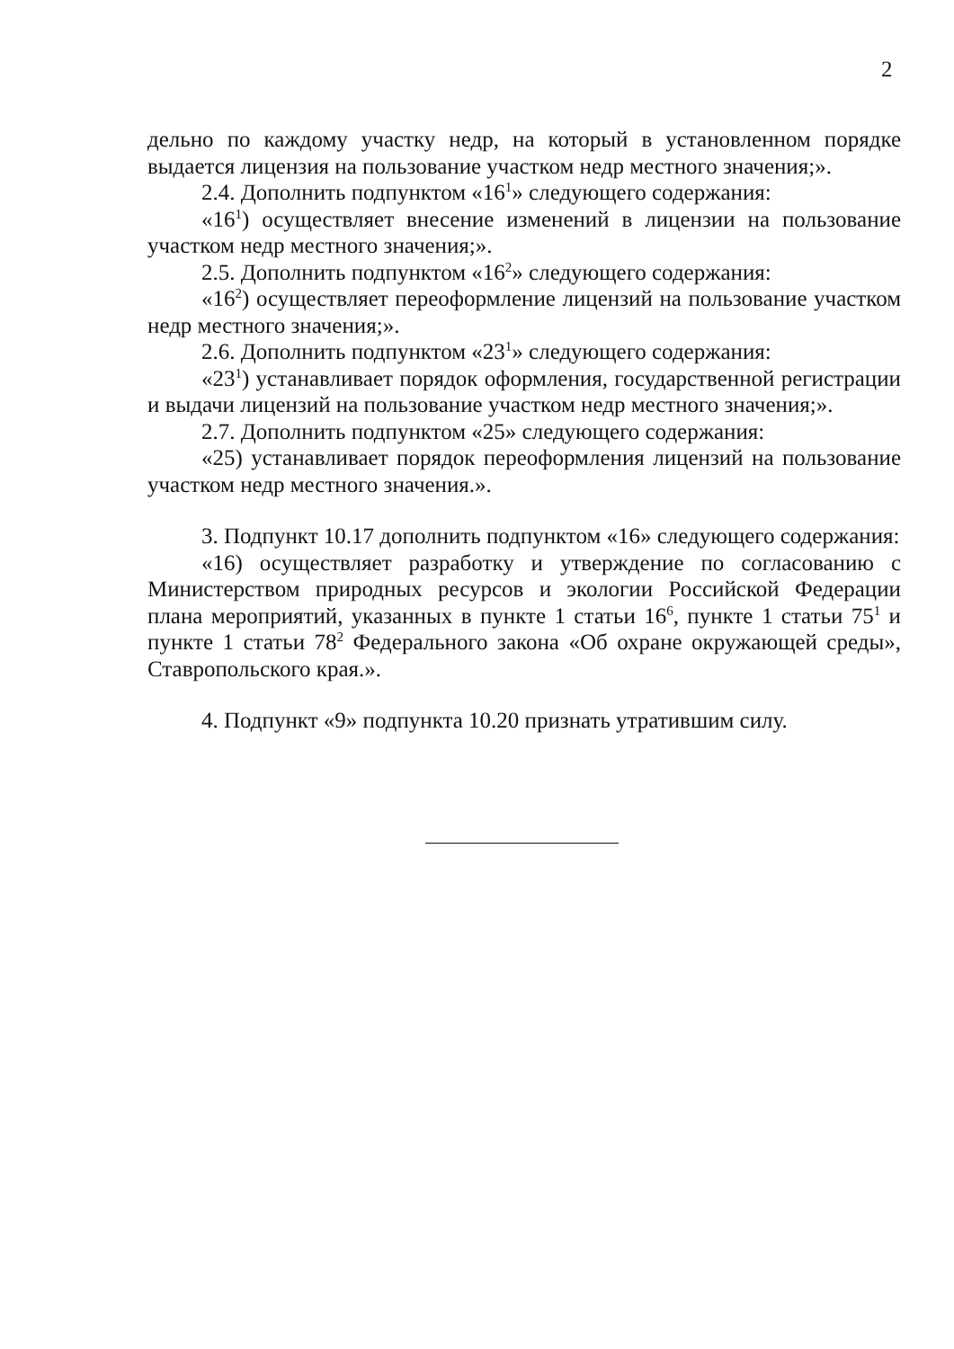2
дельно по каждому участку недр, на который в установленном порядке выдается лицензия на пользование участком недр местного значения;».
2.4. Дополнить подпунктом «16<sup>1</sup>» следующего содержания:
«16<sup>1</sup>) осуществляет внесение изменений в лицензии на пользование участком недр местного значения;».
2.5. Дополнить подпунктом «16<sup>2</sup>» следующего содержания:
«16<sup>2</sup>) осуществляет переоформление лицензий на пользование участком недр местного значения;».
2.6. Дополнить подпунктом «23<sup>1</sup>» следующего содержания:
«23<sup>1</sup>) устанавливает порядок оформления, государственной регистрации и выдачи лицензий на пользование участком недр местного значения;».
2.7. Дополнить подпунктом «25» следующего содержания:
«25) устанавливает порядок переоформления лицензий на пользование участком недр местного значения.».
3. Подпункт 10.17 дополнить подпунктом «16» следующего содержания:
«16) осуществляет разработку и утверждение по согласованию с Министерством природных ресурсов и экологии Российской Федерации плана мероприятий, указанных в пункте 1 статьи 16<sup>6</sup>, пункте 1 статьи 75<sup>1</sup> и пункте 1 статьи 78<sup>2</sup> Федерального закона «Об охране окружающей среды», Ставропольского края.».
4. Подпункт «9» подпункта 10.20 признать утратившим силу.